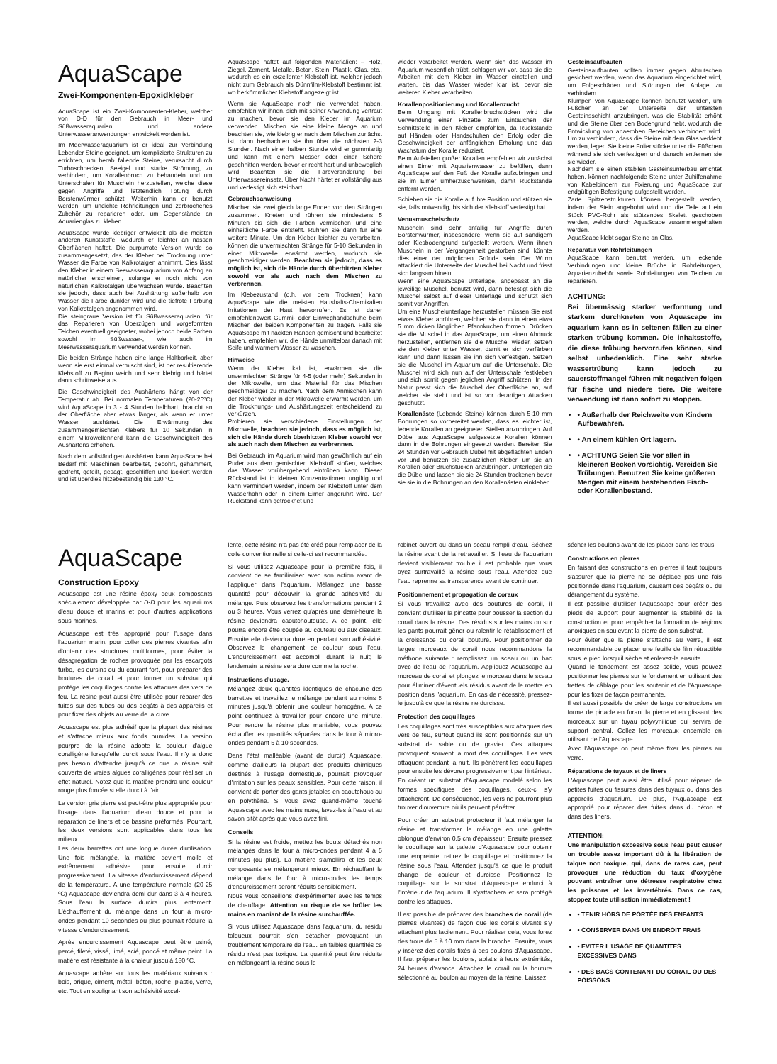AquaScape
Zwei-Komponenten-Epoxidkleber
AquaScape ist ein Zwei-Komponenten-Kleber, welcher von D-D für den Gebrauch in Meer- und Süßwasseraquarien und andere Unterwasseranwendungen entwickelt worden ist.
Im Meerwasseraquarium ist er ideal zur Verbindung Lebender Steine geeignet, um komplizierte Strukturen zu errichten, um herab fallende Steine, verursacht durch Turboschnecken, Seeigel und starke Strömung, zu verhindern, um Korallenbruch zu behandeln und um Unterschalen für Muscheln herzustellen, welche diese gegen Angriffe und letztendlich Tötung durch Borstenwürmer schützt. Weiterhin kann er benutzt werden, um undichte Rohrleitungen und zerbrochenes Zubehör zu reparieren oder, um Gegenstände an Aquarienglas zu kleben.
AquaScape wurde klebriger entwickelt als die meisten anderen Kunststoffe, wodurch er leichter an nassen Oberflächen haftet. Die purpurrote Version wurde so zusammengesetzt, das der Kleber bei Trocknung unter Wasser die Farbe von Kalkrotalgen annimmt. Dies lässt den Kleber in einem Seewasseraquarium von Anfang an natürlicher erscheinen, solange er noch nicht von natürlichen Kalkrotalgen überwachsen wurde. Beachten sie jedoch, dass auch bei Aushärtung außerhalb von Wasser die Farbe dunkler wird und die tiefrote Färbung von Kalkrotalgen angenommen wird.
Die steingraue Version ist für Süßwasseraquarien, für das Reparieren von Überzügen und vorgeformten Teichen eventuell geeigneter, wobei jedoch beide Farben sowohl im Süßwasser-, wie auch im Meerwasseraquarium verwendet werden können.
Die beiden Stränge haben eine lange Haltbarkeit, aber wenn sie erst einmal vermischt sind, ist der resultierende Klebstoff zu Beginn weich und sehr klebrig und härtet dann schrittweise aus.
Die Geschwindigkeit des Aushärtens hängt von der Temperatur ab. Bei normalen Temperaturen (20-25ºC) wird AquaScape in 3 - 4 Stunden halbhart, braucht an der Oberfläche aber etwas länger, als wenn er unter Wasser aushärtet. Die Erwärmung des zusammengemischten Klebers für 10 Sekunden in einem Mikrowellenherd kann die Geschwindigkeit des Aushärtens erhöhen.
Nach dem vollständigen Aushärten kann AquaScape bei Bedarf mit Maschinen bearbeitet, gebohrt, gehämmert, gedreht, gefeilt, gesägt, geschliffen und lackiert werden und ist überdies hitzebeständig bis 130 °C.
AquaScape haftet auf folgenden Materialien: – Holz, Ziegel, Zement, Metalle, Beton, Stein, Plastik, Glas, etc., wodurch es ein exzellenter Klebstoff ist, welcher jedoch nicht zum Gebrauch als Dünnfilm-Klebstoff bestimmt ist, wo herkömmlicher Klebstoff angezeigt ist.
Wenn sie AquaScape noch nie verwendet haben, empfehlen wir ihnen, sich mit seiner Anwendung vertraut zu machen, bevor sie den Kleber im Aquarium verwenden. Mischen sie eine kleine Menge an und beachten sie, wie klebrig er nach dem Mischen zunächst ist, dann beobachten sie ihn über die nächsten 2-3 Stunden. Nach einer halben Stunde wird er gummiartig und kann mit einem Messer oder einer Schere geschnitten werden, bevor er recht hart und unbeweglich wird. Beachten sie die Farbveränderung bei Unterwassereinsatz. Über Nacht härtet er vollständig aus und verfestigt sich steinhart.
Gebrauchsanweisung
Mischen sie zwei gleich lange Enden von den Strängen zusammen. Kneten und rühren sie mindestens 5 Minuten bis sich die Farben vermischen und eine einheitliche Farbe entsteht. Rühren sie dann für eine weitere Minute. Um den Kleber leichter zu verarbeiten, können die unvermischten Stränge für 5-10 Sekunden in einer Mikrowelle erwärmt werden, wodurch sie geschmeidiger werden. Beachten sie jedoch, dass es möglich ist, sich die Hände durch überhitzten Kleber sowohl vor als auch nach dem Mischen zu verbrennen.
Im Klebezustand (d.h. vor dem Trocknen) kann AquaScape wie die meisten Haushalts-Chemikalien Irritationen der Haut hervorrufen. Es ist daher empfehlenswert Gummi- oder Einweghandschuhe beim Mischen der beiden Komponenten zu tragen. Falls sie AquaScape mit nackten Händen gemischt und bearbeitet haben, empfehlen wir, die Hände unmittelbar danach mit Seife und warmem Wasser zu waschen.
Hinweise
Wenn der Kleber kalt ist, erwärmen sie die unvermischten Stränge für 4-5 (oder mehr) Sekunden in der Mikrowelle, um das Material für das Mischen geschmeidiger zu machen. Nach dem Anmischen kann der Kleber wieder in der Mikrowelle erwärmt werden, um die Trocknungs- und Aushärtungszeit entscheidend zu verkürzen.
Probieren sie verschiedene Einstellungen der Mikrowelle, beachten sie jedoch, dass es möglich ist, sich die Hände durch überhitzten Kleber sowohl vor als auch nach dem Mischen zu verbrennen.
Bei Gebrauch im Aquarium wird man gewöhnlich auf ein Puder aus dem gemischten Klebstoff stoßen, welches das Wasser vorübergehend eintrüben kann. Dieser Rückstand ist in kleinen Konzentrationen ungiftig und kann vermindert werden, indem der Klebstoff unter dem Wasserhahn oder in einem Eimer angerührt wird. Der Rückstand kann getrocknet und
wieder verarbeitet werden. Wenn sich das Wasser im Aquarium wesentlich trübt, schlagen wir vor, dass sie die Arbeiten mit dem Kleber im Wasser einstellen und warten, bis das Wasser wieder klar ist, bevor sie weiteren Kleber verarbeiten.
Korallenpositionierung und Korallenzucht
Beim Umgang mit Korallenbruchstücken wird die Verwendung einer Pinzette zum Eintauchen der Schnittstelle in den Kleber empfohlen, da Rückstände auf Händen oder Handschuhen den Erfolg oder die Geschwindigkeit der anfänglichen Erholung und das Wachstum der Koralle reduziert.
Beim Aufstellen großer Korallen empfehlen wir zunächst einen Eimer mit Aquarienwasser zu befüllen, dann AquaScape auf den Fuß der Koralle aufzubringen und sie im Eimer umherzuschwenken, damit Rückstände entfernt werden.
Schieben sie die Koralle auf ihre Position und stützen sie sie, falls notwendig, bis sich der Klebstoff verfestigt hat.
Venusmuschelschutz
Muscheln sind sehr anfällig für Angriffe durch Borstenwürmer, insbesondere, wenn sie auf sandigem oder Kiesbodengrund aufgestellt werden. Wenn ihnen Muscheln in der Vergangenheit gestorben sind, könnte dies einer der möglichen Gründe sein. Der Wurm attackiert die Unterseite der Muschel bei Nacht und frisst sich langsam hinein.
Wenn eine AquaScape Unterlage, angepasst an die jeweilige Muschel, benutzt wird, dann befestigt sich die Muschel selbst auf dieser Unterlage und schützt sich somit vor Angriffen.
Um eine Muschelunterlage herzustellen müssen Sie erst etwas Kleber anrühren, welchen sie dann in einen etwa 5 mm dicken länglichen Pfannkuchen formen. Drücken sie die Muschel in das AquaScape, um einen Abdruck herzustellen, entfernen sie die Muschel wieder, setzen sie den Kleber unter Wasser, damit er sich verfärben kann und dann lassen sie ihn sich verfestigen. Setzen sie die Muschel im Aquarium auf die Unterschale. Die Muschel wird sich nun auf der Unterschale festkleben und sich somit gegen jeglichen Angriff schützen. In der Natur passt sich die Muschel der Oberfläche an, auf welcher sie steht und ist so vor derartigen Attacken geschützt.
Korallenäste (Lebende Steine) können durch 5-10 mm Bohrungen so vorbereitet werden, dass es leichter ist, lebende Korallen an geeigneten Stellen anzubringen. Auf Dübel aus AquaScape aufgesetzte Korallen können dann in die Bohrungen eingesetzt werden. Bereiten Sie 24 Stunden vor Gebrauch Dübel mit abgeflachten Enden vor und benutzen sie zusätzlichen Kleber, um sie an Korallen oder Bruchstücken anzubringen. Unterlegen sie die Dübel und lassen sie sie 24 Stunden trockenen bevor sie sie in die Bohrungen an den Korallenästen einkleben.
Gesteinsaufbauten
Gesteinsaufbauten sollten immer gegen Abrutschen gesichert werden, wenn das Aquarium eingerichtet wird, um Folgeschäden und Störungen der Anlage zu verhindern
Klumpen von AquaScape können benutzt werden, um Füßchen an der Unterseite der untersten Gesteinsschicht anzubringen, was die Stabilität erhöht und die Steine über den Bodengrund hebt, wodurch die Entwicklung von anaeroben Bereichen verhindert wird. Um zu verhindern, dass die Steine mit dem Glas verklebt werden, legen Sie kleine Folienstücke unter die Füßchen während sie sich verfestigen und danach entfernen sie sie wieder.
Nachdem sie einen stabilen Gesteinsunterbau errichtet haben, können nachfolgende Steine unter Zuhilfenahme von Kabelbindern zur Fixierung und AquaScape zur endgültigen Befestigung aufgestellt werden.
Zarte Spitzenstrukturen können hergestellt werden, indem der Stein angebohrt wird und die Teile auf ein Stück PVC-Rohr als stützendes Skelett geschoben werden, welche durch AquaScape zusammengehalten werden.
AquaScape klebt sogar Steine an Glas.
Reparatur von Rohrleitungen
AquaScape kann benutzt werden, um leckende Verbindungen und kleine Brüche in Rohrleitungen, Aquarienzubehör sowie Rohrleitungen von Teichen zu reparieren.
ACHTUNG:
Bei übermässig starker verformung und starkem durchkneten von Aquascape im aquarium kann es in seltenen fällen zu einer starken trübung kommen. Die inhaltsstoffe, die diese trübung hervorrufen können, sind selbst unbedenklich. Eine sehr starke wassertrübung kann jedoch zu sauerstoffmangel führen mit negativen folgen für fische und niedere tiere. Die weitere verwendung ist dann sofort zu stoppen.
• Außerhalb der Reichweite von Kindern Aufbewahren.
• An einem kühlen Ort lagern.
• ACHTUNG Seien Sie vor allen in kleineren Becken vorsichtig. Vereiden Sie Trübungen. Benutzen Sie keine größeren Mengen mit einem bestehenden Fisch- oder Korallenbestand.
AquaScape
Construction Epoxy
Aquascape est une résine époxy deux composants spécialement développée par D-D pour les aquariums d'eau douce et marins et pour d'autres applications sous-marines.
Aquascape est très approprié pour l'usage dans l'aquarium marin, pour coller des pierres vivantes afin d'obtenir des structures multiformes, pour éviter la désagrégation de roches provoquée par les escargots turbo, les oursins ou du courant fort, pour préparer des boutures de corail et pour former un substrat qui protège les coquillages contre les attaques des vers de feu. La résine peut aussi être utilisée pour réparer des fuites sur des tubes ou des dégâts à des appareils et pour fixer des objets au verre de la cuve.
Aquascape est plus adhésif que la plupart des résines et s'attache mieux aux fonds humides. La version pourpre de la résine adopte la couleur d'algue coralligène lorsqu'elle durcit sous l'eau. Il n'y a donc pas besoin d'attendre jusqu'à ce que la résine soit couverte de vraies algues coralligènes pour réaliser un effet naturel. Notez que la matière prendra une couleur rouge plus foncée si elle durcit à l'air.
La version gris pierre est peut-être plus appropriée pour l'usage dans l'aquarium d'eau douce et pour la réparation de liners et de bassins préformés. Pourtant, les deux versions sont applicables dans tous les milieux.
Les deux barrettes ont une longue durée d'utilisation. Une fois mélangée, la matière devient molle et extrêmement adhésive pour ensuite durcir progressivement. La vitesse d'endurcissement dépend de la température. A une température normale (20-25 ºC) Aquascape deviendra demi-dur dans 3 à 4 heures. Sous l'eau la surface durcira plus lentement. L'échauffement du mélange dans un four à micro-ondes pendant 10 secondes ou plus pourrait réduire la vitesse d'endurcissement.
Après endurcissement Aquascape peut être usiné, percé, fileté, vissé, limé, scié, poncé et même peint. La matière est résistante à la chaleur jusqu'à 130 ºC.
Aquascape adhère sur tous les matériaux suivants : bois, brique, ciment, métal, béton, roche, plastic, verre, etc. Tout en soulignant son adhésivité excel-
lente, cette résine n'a pas été créé pour remplacer de la colle conventionnelle si celle-ci est recommandée.
Si vous utilisez Aquascape pour la première fois, il convient de se familiariser avec son action avant de l'appliquer dans l'aquarium. Mélangez une basse quantité pour découvrir la grande adhésivité du mélange. Puis observez les transformations pendant 2 ou 3 heures. Vous verrez qu'après une demi-heure la résine deviendra caoutchouteuse. A ce point, elle pourra encore être coupée au couteau ou aux ciseaux. Ensuite elle deviendra dure en perdant son adhésivité. Observez le changement de couleur sous l'eau. L'endurcissement est accompli durant la nuit; le lendemain la résine sera dure comme la roche.
Instructions d'usage.
Mélangez deux quantités identiques de chacune des barrettes et travaillez le mélange pendant au moins 5 minutes jusqu'à obtenir une couleur homogène. A ce point continuez à travailler pour encore une minute. Pour rendre la résine plus maniable, vous pouvez échauffer les quantités séparées dans le four à micro-ondes pendant 5 à 10 secondes.
Dans l'état malléable (avant de durcir) Aquascape, comme d'ailleurs la plupart des produits chimiques destinés à l'usage domestique, pourrait provoquer d'irritation sur les peaux sensibles. Pour cette raison, il convient de porter des gants jetables en caoutchouc ou en polythène. Si vous avez quand-même touché Aquascape avec les mains nues, lavez-les à l'eau et au savon sitôt après que vous avez fini.
Conseils
Si la résine est froide, mettez les bouts détachés non mélangés dans le four à micro-ondes pendant 4 à 5 minutes (ou plus). La matière s'amollira et les deux composants se mélangeront mieux. En réchauffant le mélange dans le four à micro-ondes les temps d'endurcissement seront réduits sensiblement.
Nous vous conseillons d'expérimenter avec les temps de chauffage. Attention au risque de se brûler les mains en maniant de la résine surchauffée.
Si vous utilisez Aquascape dans l'aquarium, du résidu talqueux pourrait s'en détacher provoquant un troublement temporaire de l'eau. En faibles quantités ce résidu n'est pas toxique. La quantité peut être réduite en mélangeant la résine sous le
robinet ouvert ou dans un sceau rempli d'eau. Séchez la résine avant de la retravailler. Si l'eau de l'aquarium devient visiblement trouble il est probable que vous ayez surtravaillé la résine sous l'eau. Attendez que l'eau reprenne sa transparence avant de continuer.
Positionnement et propagation de coraux
Si vous travaillez avec des boutures de corail, il convient d'utiliser la pincette pour pousser la section du corail dans la résine. Des résidus sur les mains ou sur les gants pourrait gêner ou ralentir le rétablissement et la croissance du corail bouturé. Pour positionner de larges morceaux de corail nous recommandons la méthode suivante : remplissez un sceau ou un bac avec de l'eau de l'aquarium. Appliquez Aquascape au morceau de corail et plongez le morceau dans le sceau pour éliminer d'éventuels résidus avant de le mettre en position dans l'aquarium. En cas de nécessité, pressez-le jusqu'à ce que la résine ne durcisse.
Protection des coquillages
Les coquillages sont très susceptibles aux attaques des vers de feu, surtout quand ils sont positionnés sur un substrat de sable ou de gravier. Ces attaques provoquent souvent la mort des coquillages. Les vers attaquent pendant la nuit. Ils pénètrent les coquillages pour ensuite les dévorer progressivement par l'intérieur.
En créant un substrat d'Aquascape modelé selon les formes spécifiques des coquillages, ceux-ci s'y attacheront. De conséquence, les vers ne pourront plus trouver d'ouverture où ils peuvent pénétrer.
Pour créer un substrat protecteur il faut mélanger la résine et transformer le mélange en une galette oblongue d'environ 0.5 cm d'épaisseur. Ensuite pressez le coquillage sur la galette d'Aquascape pour obtenir une empreinte, retirez le coquillage et positionnez la résine sous l'eau. Attendez jusqu'à ce que le produit change de couleur et durcisse. Positionnez le coquillage sur le substrat d'Aquascape endurci à l'intérieur de l'aquarium. Il s'yattachera et sera protégé contre les attaques.
Il est possible de préparer des branches de corail (de pierres vivantes) de façon que les corails vivants s'y attachent plus facilement. Pour réaliser cela, vous forez des trous de 5 à 10 mm dans la branche. Ensuite, vous y insérez des corails fixés à des boulons d'Aquascape. Il faut préparer les boulons, aplatis à leurs extrémités, 24 heures d'avance. Attachez le corail ou la bouture sélectionné au boulon au moyen de la résine. Laissez
sécher les boulons avant de les placer dans les trous.
Constructions en pierres
En faisant des constructions en pierres il faut toujours s'assurer que la pierre ne se déplace pas une fois positionnée dans l'aquarium, causant des dégâts ou du dérangement du système.
Il est possible d'utiliser l'Aquascape pour créer des pieds de support pour augmenter la stabilité de la construction et pour empêcher la formation de régions anoxiques en soulevant la pierre de son substrat.
Pour éviter que la pierre s'attache au verre, il est recommandable de placer une feuille de film rétractible sous le pied lorsqu'il sèche et enlevez-la ensuite.
Quand le fondement est assez solide, vous pouvez positionner les pierres sur le fondement en utilisant des frettes de câblage pour les soutenir et de l'Aquascape pour les fixer de façon permanente.
Il est aussi possible de créer de large constructions en forme de pinacle en forant la pierre et en glissant des morceaux sur un tuyau polyvynilique qui servira de support central. Collez les morceaux ensemble en utilisant de l'Aquascape.
Avec l'Aquascape on peut même fixer les pierres au verre.
Réparations de tuyaux et de liners
L'Aquascape peut aussi être utilisé pour réparer de petites fuites ou fissures dans des tuyaux ou dans des appareils d'aquarium. De plus, l'Aquascape est approprié pour réparer des fuites dans du béton et dans des liners.
ATTENTION:
Une manipulation excessive sous l'eau peut causer un trouble assez important dû à la libération de talque non toxique, qui, dans de rares cas, peut provoquer une réduction du taux d'oxygène pouvant entraîner une détresse respiratoire chez les poissons et les invertébrés. Dans ce cas, stoppez toute utilisation immédiatement !
• TENIR HORS DE PORTÉE DES ENFANTS
• CONSERVER DANS UN ENDROIT FRAIS
• EVITER L'USAGE DE QUANTITES EXCESSIVES DANS
• DES BACS CONTENANT DU CORAIL OU DES POISSONS